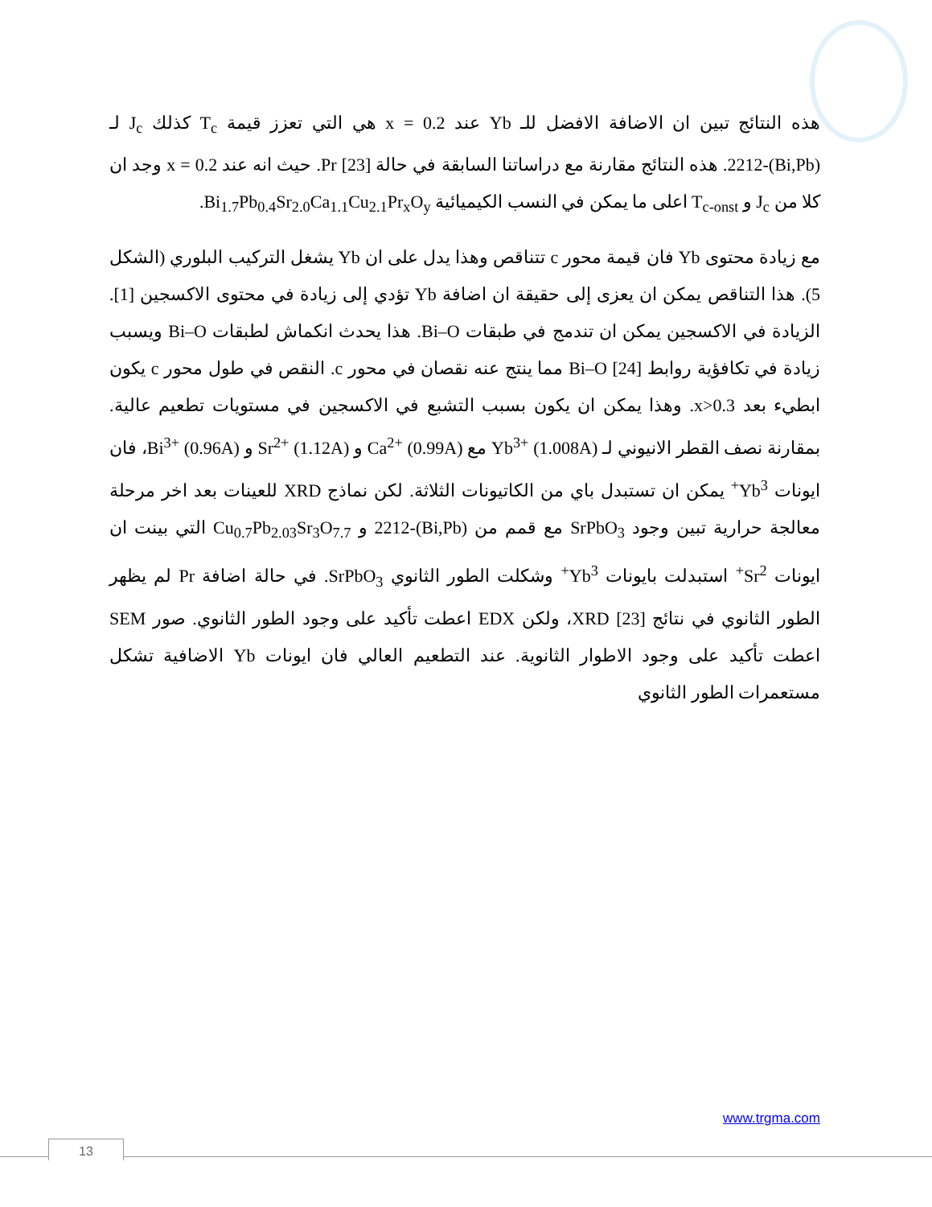هذه النتائج تبين ان الاضافة الافضل للـ Yb عند x = 0.2 هي التي تعزز قيمة T<sub>c</sub> كذلك J<sub>c</sub> لـ (Bi,Pb)-2212. هذه النتائج مقارنة مع دراساتنا السابقة في حالة Pr [23]. حيث انه عند x = 0.2 وجد ان كلا من J<sub>c</sub> و T<sub>c-onst</sub> اعلى ما يمكن في النسب الكيميائية Bi<sub>1.7</sub>Pb<sub>0.4</sub>Sr<sub>2.0</sub>Ca<sub>1.1</sub>Cu<sub>2.1</sub>Pr<sub>x</sub>O<sub>y</sub>.
مع زيادة محتوى Yb فان قيمة محور c تتناقص وهذا يدل على ان Yb يشغل التركيب البلوري (الشكل 5). هذا التناقص يمكن ان يعزى إلى حقيقة ان اضافة Yb تؤدي إلى زيادة في محتوى الاكسجين [1]. الزيادة في الاكسجين يمكن ان تندمج في طبقات Bi–O. هذا يحدث انكماش لطبقات Bi–O ويسبب زيادة في تكافؤية روابط Bi–O [24] مما ينتج عنه نقصان في محور c. النقص في طول محور c يكون ابطيء بعد x>0.3. وهذا يمكن ان يكون بسبب التشبع في الاكسجين في مستويات تطعيم عالية. بمقارنة نصف القطر الانيوني لـ Yb<sup>3+</sup> (1.008A) مع Ca<sup>2+</sup> (0.99A) و Sr<sup>2+</sup> (1.12A) و Bi<sup>3+</sup> (0.96A)، فان ايونات Yb<sup>3+</sup> يمكن ان تستبدل باي من الكاتيونات الثلاثة. لكن نماذج XRD للعينات بعد اخر مرحلة معالجة حرارية تبين وجود SrPbO<sub>3</sub> مع قمم من (Bi,Pb)-2212 و Cu<sub>0.7</sub>Pb<sub>2.03</sub>Sr<sub>3</sub>O<sub>7.7</sub> التي بينت ان ايونات Sr<sup>2+</sup> استبدلت بايونات Yb<sup>3+</sup> وشكلت الطور الثانوي SrPbO<sub>3</sub>. في حالة اضافة Pr لم يظهر الطور الثانوي في نتائج XRD [23]، ولكن EDX اعطت تأكيد على وجود الطور الثانوي. صور SEM اعطت تأكيد على وجود الاطوار الثانوية. عند التطعيم العالي فان ايونات Yb الاضافية تشكل مستعمرات الطور الثانوي
www.trgma.com
13